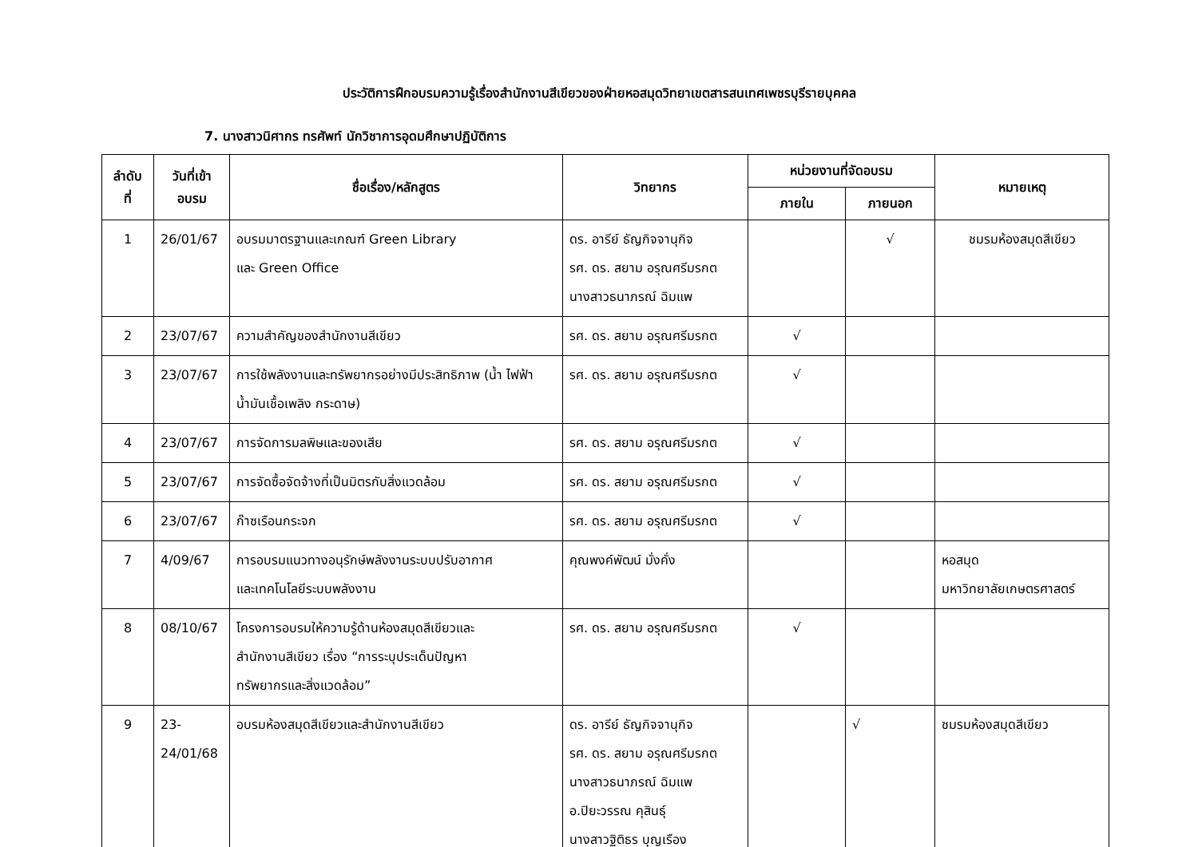ประวัติการฝึกอบรมความรู้เรื่องสำนักงานสีเขียวของฝ่ายหอสมุดวิทยาเขตสารสนเทศเพชรบุรีรายบุคคล
7. นางสาวนิศากร ทรศัพท์ นักวิชาการอุดมศึกษาปฏิบัติการ
| ลำดับ ที่ | วันที่เข้า อบรม | ชื่อเรื่อง/หลักสูตร | วิทยากร | หน่วยงานที่จัดอบรม | | หมายเหตุ |
| --- | --- | --- | --- | --- | --- | --- |
| | | | | ภายใน | ภายนอก | |
| 1 | 26/01/67 | อบรมมาตรฐานและเกณฑ์ Green Library และ Green Office | ดร. อารีย์ ธัญกิจจานุกิจ รศ. ดร. สยาม อรุณศรีมรกต นางสาวธนาภรณ์ ฉิมแพ | | √ | ชมรมห้องสมุดสีเขียว |
| 2 | 23/07/67 | ความสำคัญของสำนักงานสีเขียว | รศ. ดร. สยาม อรุณศรีมรกต | √ | | |
| 3 | 23/07/67 | การใช้พลังงานและทรัพยากรอย่างมีประสิทธิภาพ (น้ำ ไฟฟ้า น้ำมันเชื้อเพลิง กระดาษ) | รศ. ดร. สยาม อรุณศรีมรกต | √ | | |
| 4 | 23/07/67 | การจัดการมลพิษและของเสีย | รศ. ดร. สยาม อรุณศรีมรกต | √ | | |
| 5 | 23/07/67 | การจัดซื้อจัดจ้างที่เป็นมิตรกับสิ่งแวดล้อม | รศ. ดร. สยาม อรุณศรีมรกต | √ | | |
| 6 | 23/07/67 | ก๊าซเรือนกระจก | รศ. ดร. สยาม อรุณศรีมรกต | √ | | |
| 7 | 4/09/67 | การอบรมแนวทางอนุรักษ์พลังงานระบบปรับอากาศ และเทคโนโลยีระบบพลังงาน | คุณพงค์พัฒน์ มั่งคั่ง | | | หอสมุด มหาวิทยาลัยเกษตรศาสตร์ |
| 8 | 08/10/67 | โครงการอบรมให้ความรู้ด้านห้องสมุดสีเขียวและ สำนักงานสีเขียว เรื่อง “การระบุประเด็นปัญหา ทรัพยากรและสิ่งแวดล้อม” | รศ. ดร. สยาม อรุณศรีมรกต | √ | | |
| 9 | 23- 24/01/68 | อบรมห้องสมุดสีเขียวและสำนักงานสีเขียว | ดร. อารีย์ ธัญกิจจานุกิจ รศ. ดร. สยาม อรุณศรีมรกต นางสาวธนาภรณ์ ฉิมแพ อ.ปิยะวรรณ คุสินธุ์ นางสาวฐิติธร บุญเรือง | | √ | ชมรมห้องสมุดสีเขียว |